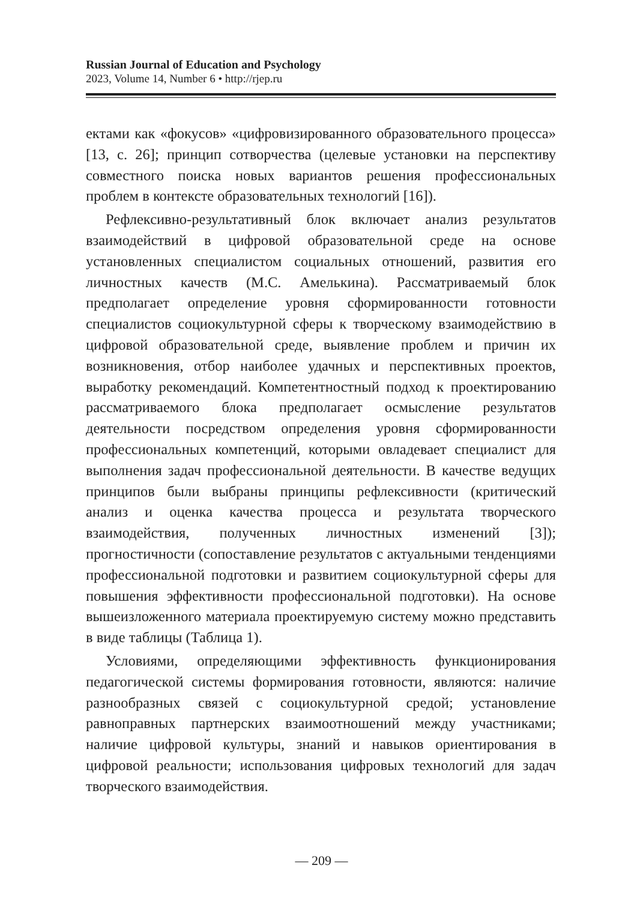Russian Journal of Education and Psychology
2023, Volume 14, Number 6 • http://rjep.ru
ектами как «фокусов» «цифровизированного образовательного процесса» [13, с. 26]; принцип сотворчества (целевые установки на перспективу совместного поиска новых вариантов решения профессиональных проблем в контексте образовательных технологий [16]).
Рефлексивно-результативный блок включает анализ результатов взаимодействий в цифровой образовательной среде на основе установленных специалистом социальных отношений, развития его личностных качеств (М.С. Амелькина). Рассматриваемый блок предполагает определение уровня сформированности готовности специалистов социокультурной сферы к творческому взаимодействию в цифровой образовательной среде, выявление проблем и причин их возникновения, отбор наиболее удачных и перспективных проектов, выработку рекомендаций. Компетентностный подход к проектированию рассматриваемого блока предполагает осмысление результатов деятельности посредством определения уровня сформированности профессиональных компетенций, которыми овладевает специалист для выполнения задач профессиональной деятельности. В качестве ведущих принципов были выбраны принципы рефлексивности (критический анализ и оценка качества процесса и результата творческого взаимодействия, полученных личностных изменений [3]); прогностичности (сопоставление результатов с актуальными тенденциями профессиональной подготовки и развитием социокультурной сферы для повышения эффективности профессиональной подготовки). На основе вышеизложенного материала проектируемую систему можно представить в виде таблицы (Таблица 1).
Условиями, определяющими эффективность функционирования педагогической системы формирования готовности, являются: наличие разнообразных связей с социокультурной средой; установление равноправных партнерских взаимоотношений между участниками; наличие цифровой культуры, знаний и навыков ориентирования в цифровой реальности; использования цифровых технологий для задач творческого взаимодействия.
— 209 —